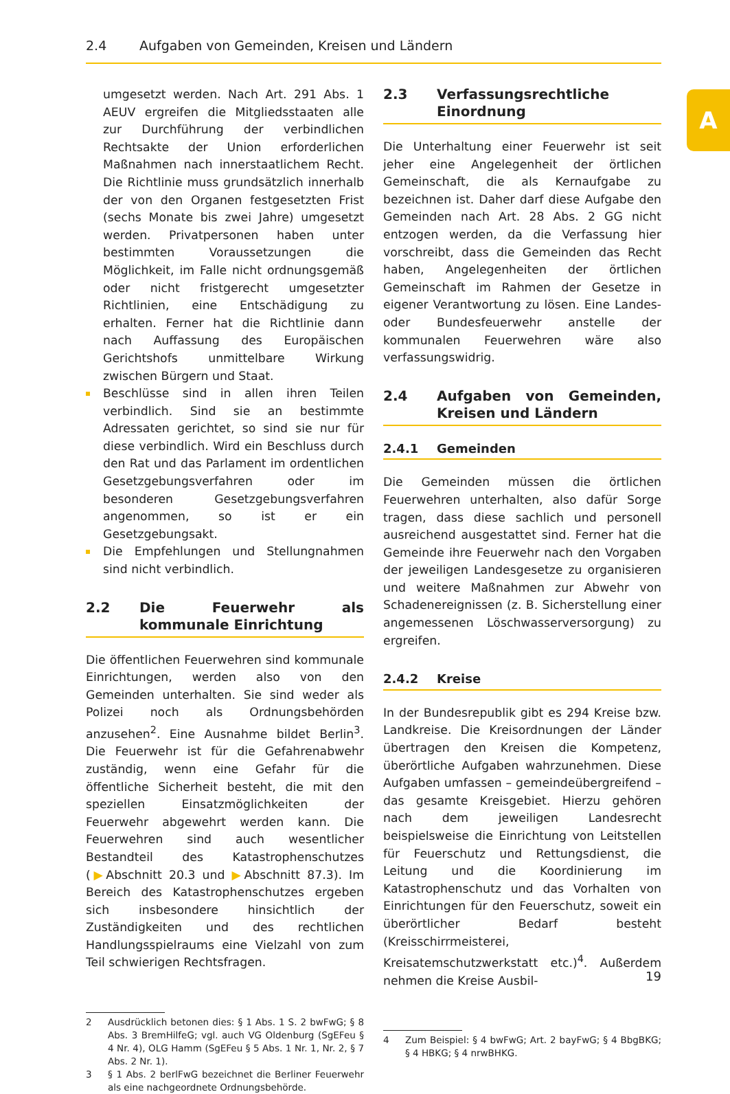2.4 Aufgaben von Gemeinden, Kreisen und Ländern
A
umgesetzt werden. Nach Art. 291 Abs. 1 AEUV ergreifen die Mitgliedsstaaten alle zur Durchführung der verbindlichen Rechtsakte der Union erforderlichen Maßnahmen nach innerstaatlichem Recht. Die Richtlinie muss grundsätzlich innerhalb der von den Organen festgesetzten Frist (sechs Monate bis zwei Jahre) umgesetzt werden. Privatpersonen haben unter bestimmten Voraussetzungen die Möglichkeit, im Falle nicht ordnungsgemäß oder nicht fristgerecht umgesetzter Richtlinien, eine Entschädigung zu erhalten. Ferner hat die Richtlinie dann nach Auffassung des Europäischen Gerichtshofs unmittelbare Wirkung zwischen Bürgern und Staat.
Beschlüsse sind in allen ihren Teilen verbindlich. Sind sie an bestimmte Adressaten gerichtet, so sind sie nur für diese verbindlich. Wird ein Beschluss durch den Rat und das Parlament im ordentlichen Gesetzgebungsverfahren oder im besonderen Gesetzgebungsverfahren angenommen, so ist er ein Gesetzgebungsakt.
Die Empfehlungen und Stellungnahmen sind nicht verbindlich.
2.2 Die Feuerwehr als kommunale Einrichtung
Die öffentlichen Feuerwehren sind kommunale Einrichtungen, werden also von den Gemeinden unterhalten. Sie sind weder als Polizei noch als Ordnungsbehörden anzusehen<sup>2</sup>. Eine Ausnahme bildet Berlin<sup>3</sup>. Die Feuerwehr ist für die Gefahrenabwehr zuständig, wenn eine Gefahr für die öffentliche Sicherheit besteht, die mit den speziellen Einsatzmöglichkeiten der Feuerwehr abgewehrt werden kann. Die Feuerwehren sind auch wesentlicher Bestandteil des Katastrophenschutzes (▶Abschnitt 20.3 und ▶Abschnitt 87.3). Im Bereich des Katastrophenschutzes ergeben sich insbesondere hinsichtlich der Zuständigkeiten und des rechtlichen Handlungsspielraums eine Vielzahl von zum Teil schwierigen Rechtsfragen.
2 Ausdrücklich betonen dies: § 1 Abs. 1 S. 2 bwFwG; § 8 Abs. 3 BremHilfeG; vgl. auch VG Oldenburg (SgEFeu § 4 Nr. 4), OLG Hamm (SgEFeu § 5 Abs. 1 Nr. 1, Nr. 2, § 7 Abs. 2 Nr. 1).
3 § 1 Abs. 2 berlFwG bezeichnet die Berliner Feuerwehr als eine nachgeordnete Ordnungsbehörde.
2.3 Verfassungsrechtliche Einordnung
Die Unterhaltung einer Feuerwehr ist seit jeher eine Angelegenheit der örtlichen Gemeinschaft, die als Kernaufgabe zu bezeichnen ist. Daher darf diese Aufgabe den Gemeinden nach Art. 28 Abs. 2 GG nicht entzogen werden, da die Verfassung hier vorschreibt, dass die Gemeinden das Recht haben, Angelegenheiten der örtlichen Gemeinschaft im Rahmen der Gesetze in eigener Verantwortung zu lösen. Eine Landes- oder Bundesfeuerwehr anstelle der kommunalen Feuerwehren wäre also verfassungswidrig.
2.4 Aufgaben von Gemeinden, Kreisen und Ländern
2.4.1 Gemeinden
Die Gemeinden müssen die örtlichen Feuerwehren unterhalten, also dafür Sorge tragen, dass diese sachlich und personell ausreichend ausgestattet sind. Ferner hat die Gemeinde ihre Feuerwehr nach den Vorgaben der jeweiligen Landesgesetze zu organisieren und weitere Maßnahmen zur Abwehr von Schadenereignissen (z. B. Sicherstellung einer angemessenen Löschwasserversorgung) zu ergreifen.
2.4.2 Kreise
In der Bundesrepublik gibt es 294 Kreise bzw. Landkreise. Die Kreisordnungen der Länder übertragen den Kreisen die Kompetenz, überörtliche Aufgaben wahrzunehmen. Diese Aufgaben umfassen – gemeindeübergreifend – das gesamte Kreisgebiet. Hierzu gehören nach dem jeweiligen Landesrecht beispielsweise die Einrichtung von Leitstellen für Feuerschutz und Rettungsdienst, die Leitung und die Koordinierung im Katastrophenschutz und das Vorhalten von Einrichtungen für den Feuerschutz, soweit ein überörtlicher Bedarf besteht (Kreisschirrmeisterei, Kreisatemschutzwerkstatt etc.)<sup>4</sup>. Außerdem nehmen die Kreise Ausbil-
4 Zum Beispiel: § 4 bwFwG; Art. 2 bayFwG; § 4 BbgBKG; § 4 HBKG; § 4 nrwBHKG.
19